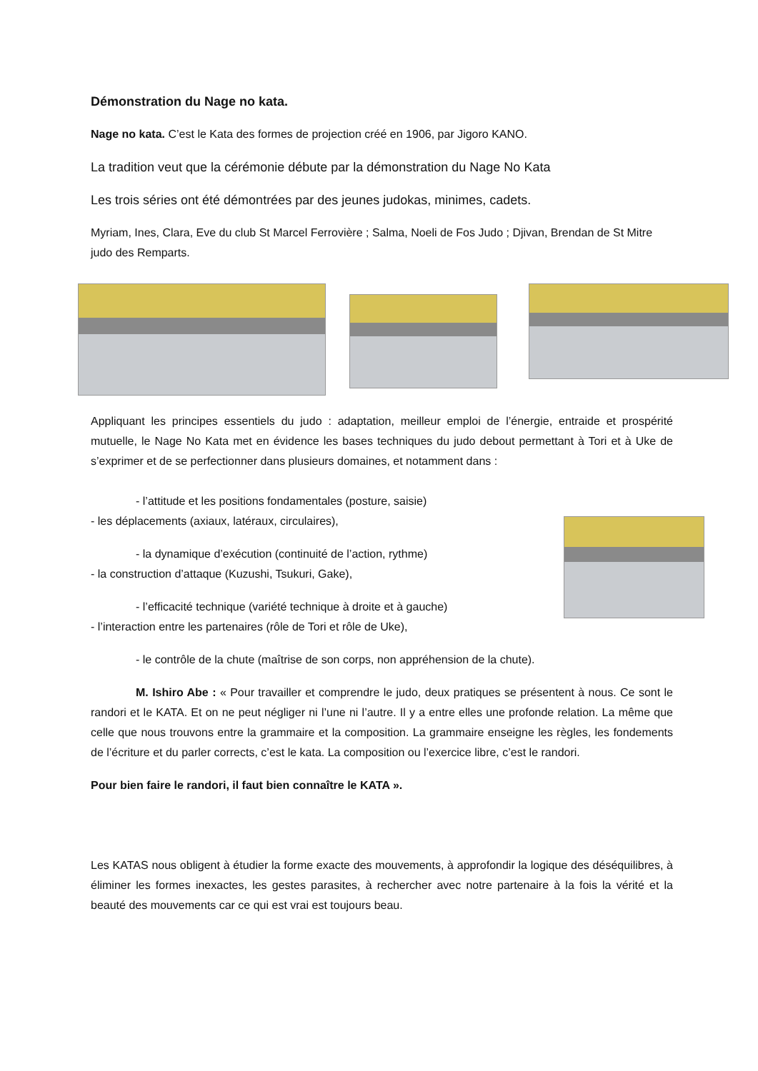Démonstration du Nage no kata.
Nage no kata. C’est le Kata des formes de projection créé en 1906, par Jigoro KANO.
La tradition veut que la cérémonie débute par la démonstration du Nage No Kata
Les trois séries ont été démontrées par des jeunes judokas, minimes, cadets.
Myriam, Ines, Clara, Eve du club St Marcel Ferrovière ; Salma, Noeli de Fos Judo ; Djivan, Brendan de St Mitre judo des Remparts.
Appliquant les principes essentiels du judo : adaptation, meilleur emploi de l’énergie, entraide et prospérité mutuelle, le Nage No Kata met en évidence les bases techniques du judo debout permettant à Tori et à Uke de s’exprimer et de se perfectionner dans plusieurs domaines, et notamment dans :
- l’attitude et les positions fondamentales (posture, saisie)
- les déplacements (axiaux, latéraux, circulaires),
- la dynamique d’exécution (continuité de l’action, rythme)
- la construction d’attaque (Kuzushi, Tsukuri, Gake),
- l’efficacité technique (variété technique à droite et à gauche)
- l’interaction entre les partenaires (rôle de Tori et rôle de Uke),
- le contrôle de la chute (maîtrise de son corps, non appréhension de la chute).
M. Ishiro Abe : « Pour travailler et comprendre le judo, deux pratiques se présentent à nous. Ce sont le randori et le KATA. Et on ne peut négliger ni l’une ni l’autre. Il y a entre elles une profonde relation. La même que celle que nous trouvons entre la grammaire et la composition. La grammaire enseigne les règles, les fondements de l’écriture et du parler corrects, c’est le kata. La composition ou l’exercice libre, c’est le randori.
Pour bien faire le randori, il faut bien connaître le KATA ».
Les KATAS nous obligent à étudier la forme exacte des mouvements, à approfondir la logique des déséquilibres, à éliminer les formes inexactes, les gestes parasites, à rechercher avec notre partenaire à la fois la vérité et la beauté des mouvements car ce qui est vrai est toujours beau.